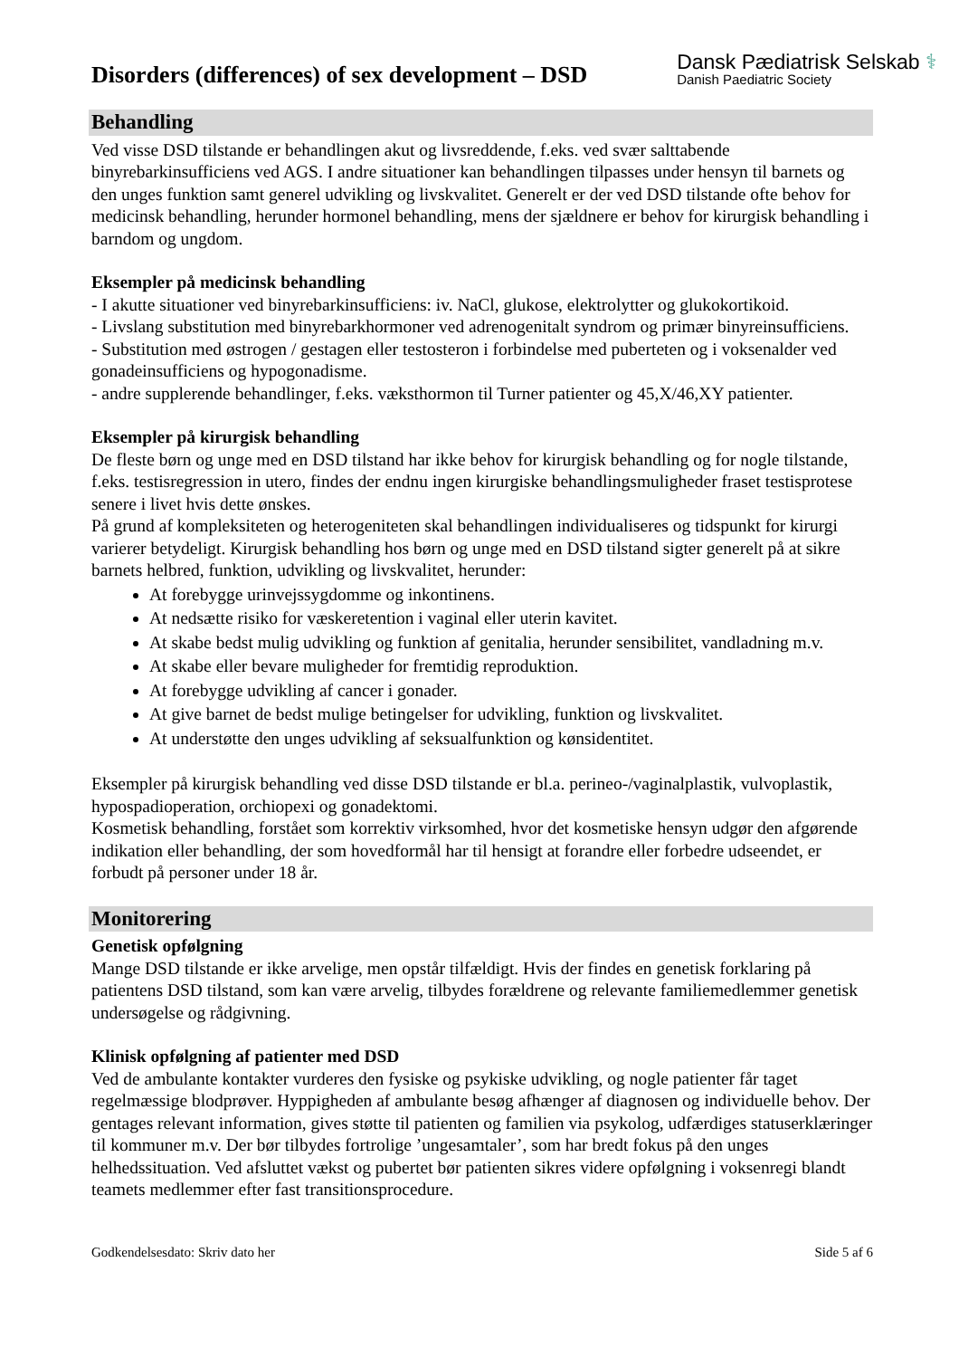Disorders (differences) of sex development – DSD
Dansk Pædiatrisk Selskab ⚕
Danish Paediatric Society
Behandling
Ved visse DSD tilstande er behandlingen akut og livsreddende, f.eks. ved svær salttabende binyrebarkinsufficiens ved AGS. I andre situationer kan behandlingen tilpasses under hensyn til barnets og den unges funktion samt generel udvikling og livskvalitet. Generelt er der ved DSD tilstande ofte behov for medicinsk behandling, herunder hormonel behandling, mens der sjældnere er behov for kirurgisk behandling i barndom og ungdom.
Eksempler på medicinsk behandling
- I akutte situationer ved binyrebarkinsufficiens: iv. NaCl, glukose, elektrolytter og glukokortikoid.
- Livslang substitution med binyrebarkhormoner ved adrenogenitalt syndrom og primær binyreinsufficiens.
- Substitution med østrogen / gestagen eller testosteron i forbindelse med puberteten og i voksenalder ved gonadeinsufficiens og hypogonadisme.
- andre supplerende behandlinger, f.eks. væksthormon til Turner patienter og 45,X/46,XY patienter.
Eksempler på kirurgisk behandling
De fleste børn og unge med en DSD tilstand har ikke behov for kirurgisk behandling og for nogle tilstande, f.eks. testisregression in utero, findes der endnu ingen kirurgiske behandlingsmuligheder fraset testisprotese senere i livet hvis dette ønskes.
På grund af kompleksiteten og heterogeniteten skal behandlingen individualiseres og tidspunkt for kirurgi varierer betydeligt. Kirurgisk behandling hos børn og unge med en DSD tilstand sigter generelt på at sikre barnets helbred, funktion, udvikling og livskvalitet, herunder:
At forebygge urinvejssygdomme og inkontinens.
At nedsætte risiko for væskeretention i vaginal eller uterin kavitet.
At skabe bedst mulig udvikling og funktion af genitalia, herunder sensibilitet, vandladning m.v.
At skabe eller bevare muligheder for fremtidig reproduktion.
At forebygge udvikling af cancer i gonader.
At give barnet de bedst mulige betingelser for udvikling, funktion og livskvalitet.
At understøtte den unges udvikling af seksualfunktion og kønsidentitet.
Eksempler på kirurgisk behandling ved disse DSD tilstande er bl.a. perineo-/vaginalplastik, vulvoplastik, hypospadioperation, orchiopexi og gonadektomi.
Kosmetisk behandling, forstået som korrektiv virksomhed, hvor det kosmetiske hensyn udgør den afgørende indikation eller behandling, der som hovedformål har til hensigt at forandre eller forbedre udseendet, er forbudt på personer under 18 år.
Monitorering
Genetisk opfølgning
Mange DSD tilstande er ikke arvelige, men opstår tilfældigt. Hvis der findes en genetisk forklaring på patientens DSD tilstand, som kan være arvelig, tilbydes forældrene og relevante familiemedlemmer genetisk undersøgelse og rådgivning.
Klinisk opfølgning af patienter med DSD
Ved de ambulante kontakter vurderes den fysiske og psykiske udvikling, og nogle patienter får taget regelmæssige blodprøver. Hyppigheden af ambulante besøg afhænger af diagnosen og individuelle behov. Der gentages relevant information, gives støtte til patienten og familien via psykolog, udfærdiges statuserklæringer til kommuner m.v. Der bør tilbydes fortrolige ’ungesamtaler’, som har bredt fokus på den unges helhedssituation. Ved afsluttet vækst og pubertet bør patienten sikres videre opfølgning i voksenregi blandt teamets medlemmer efter fast transitionsprocedure.
Godkendelsesdato: Skriv dato her Side 5 af 6